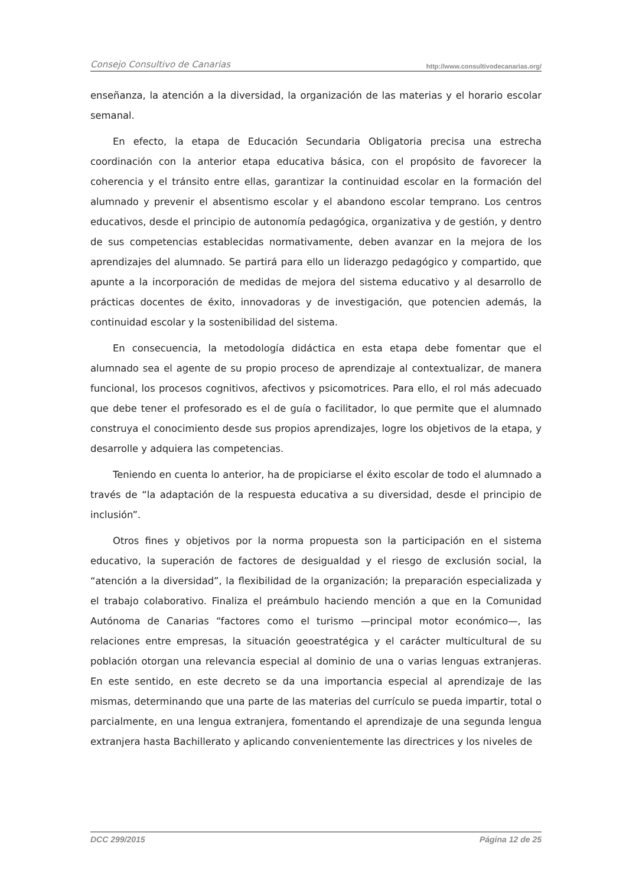Consejo Consultivo de Canarias http://www.consultivodecanarias.org/
enseñanza, la atención a la diversidad, la organización de las materias y el horario escolar semanal.
En efecto, la etapa de Educación Secundaria Obligatoria precisa una estrecha coordinación con la anterior etapa educativa básica, con el propósito de favorecer la coherencia y el tránsito entre ellas, garantizar la continuidad escolar en la formación del alumnado y prevenir el absentismo escolar y el abandono escolar temprano. Los centros educativos, desde el principio de autonomía pedagógica, organizativa y de gestión, y dentro de sus competencias establecidas normativamente, deben avanzar en la mejora de los aprendizajes del alumnado. Se partirá para ello un liderazgo pedagógico y compartido, que apunte a la incorporación de medidas de mejora del sistema educativo y al desarrollo de prácticas docentes de éxito, innovadoras y de investigación, que potencien además, la continuidad escolar y la sostenibilidad del sistema.
En consecuencia, la metodología didáctica en esta etapa debe fomentar que el alumnado sea el agente de su propio proceso de aprendizaje al contextualizar, de manera funcional, los procesos cognitivos, afectivos y psicomotrices. Para ello, el rol más adecuado que debe tener el profesorado es el de guía o facilitador, lo que permite que el alumnado construya el conocimiento desde sus propios aprendizajes, logre los objetivos de la etapa, y desarrolle y adquiera las competencias.
Teniendo en cuenta lo anterior, ha de propiciarse el éxito escolar de todo el alumnado a través de “la adaptación de la respuesta educativa a su diversidad, desde el principio de inclusión”.
Otros fines y objetivos por la norma propuesta son la participación en el sistema educativo, la superación de factores de desigualdad y el riesgo de exclusión social, la “atención a la diversidad”, la flexibilidad de la organización; la preparación especializada y el trabajo colaborativo. Finaliza el preámbulo haciendo mención a que en la Comunidad Autónoma de Canarias “factores como el turismo —principal motor económico—, las relaciones entre empresas, la situación geoestratégica y el carácter multicultural de su población otorgan una relevancia especial al dominio de una o varias lenguas extranjeras. En este sentido, en este decreto se da una importancia especial al aprendizaje de las mismas, determinando que una parte de las materias del currículo se pueda impartir, total o parcialmente, en una lengua extranjera, fomentando el aprendizaje de una segunda lengua extranjera hasta Bachillerato y aplicando convenientemente las directrices y los niveles de
DCC 299/2015 Página 12 de 25